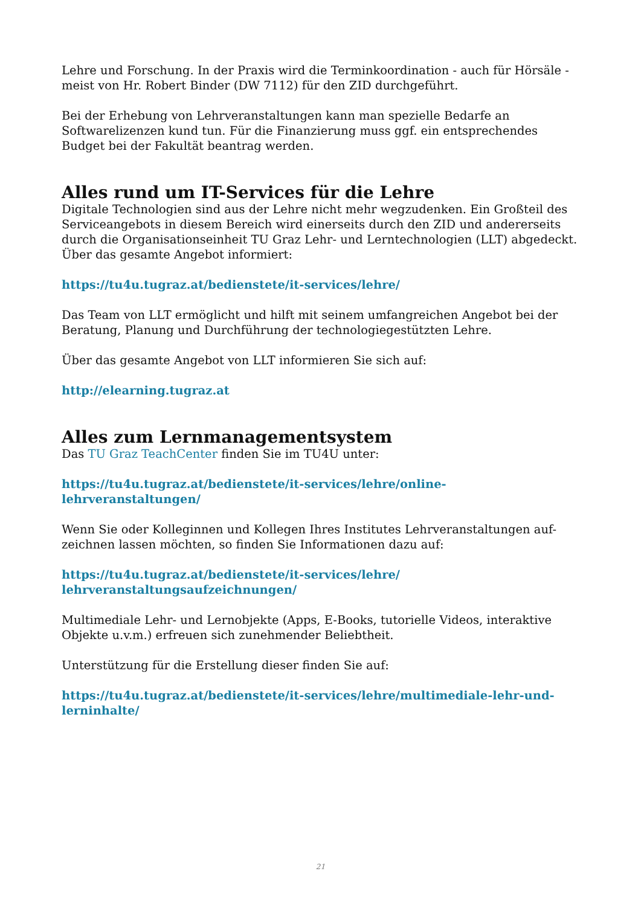Lehre und Forschung. In der Praxis wird die Terminkoordination - auch für Hörsäle - meist von Hr. Robert Binder (DW 7112) für den ZID durchgeführt.
Bei der Erhebung von Lehrveranstaltungen kann man spezielle Bedarfe an Softwarelizenzen kund tun. Für die Finanzierung muss ggf. ein entsprechendes Budget bei der Fakultät beantrag werden.
Alles rund um IT-Services für die Lehre
Digitale Technologien sind aus der Lehre nicht mehr wegzudenken. Ein Großteil des Serviceangebots in diesem Bereich wird einerseits durch den ZID und andererseits durch die Organisationseinheit TU Graz Lehr- und Lerntechnologien (LLT) abgedeckt. Über das gesamte Angebot informiert:
https://tu4u.tugraz.at/bedienstete/it-services/lehre/
Das Team von LLT ermöglicht und hilft mit seinem umfangreichen Angebot bei der Beratung, Planung und Durchführung der technologiegestützten Lehre.
Über das gesamte Angebot von LLT informieren Sie sich auf:
http://elearning.tugraz.at
Alles zum Lernmanagementsystem
Das TU Graz TeachCenter finden Sie im TU4U unter:
https://tu4u.tugraz.at/bedienstete/it-services/lehre/online-
lehrveranstaltungen/
Wenn Sie oder Kolleginnen und Kollegen Ihres Institutes Lehrveranstaltungen auf-
zeichnen lassen möchten, so finden Sie Informationen dazu auf:
https://tu4u.tugraz.at/bedienstete/it-services/lehre/
lehrveranstaltungsaufzeichnungen/
Multimediale Lehr- und Lernobjekte (Apps, E-Books, tutorielle Videos, interaktive Objekte u.v.m.) erfreuen sich zunehmender Beliebtheit.
Unterstützung für die Erstellung dieser finden Sie auf:
https://tu4u.tugraz.at/bedienstete/it-services/lehre/multimediale-lehr-und-
lerninhalte/
21